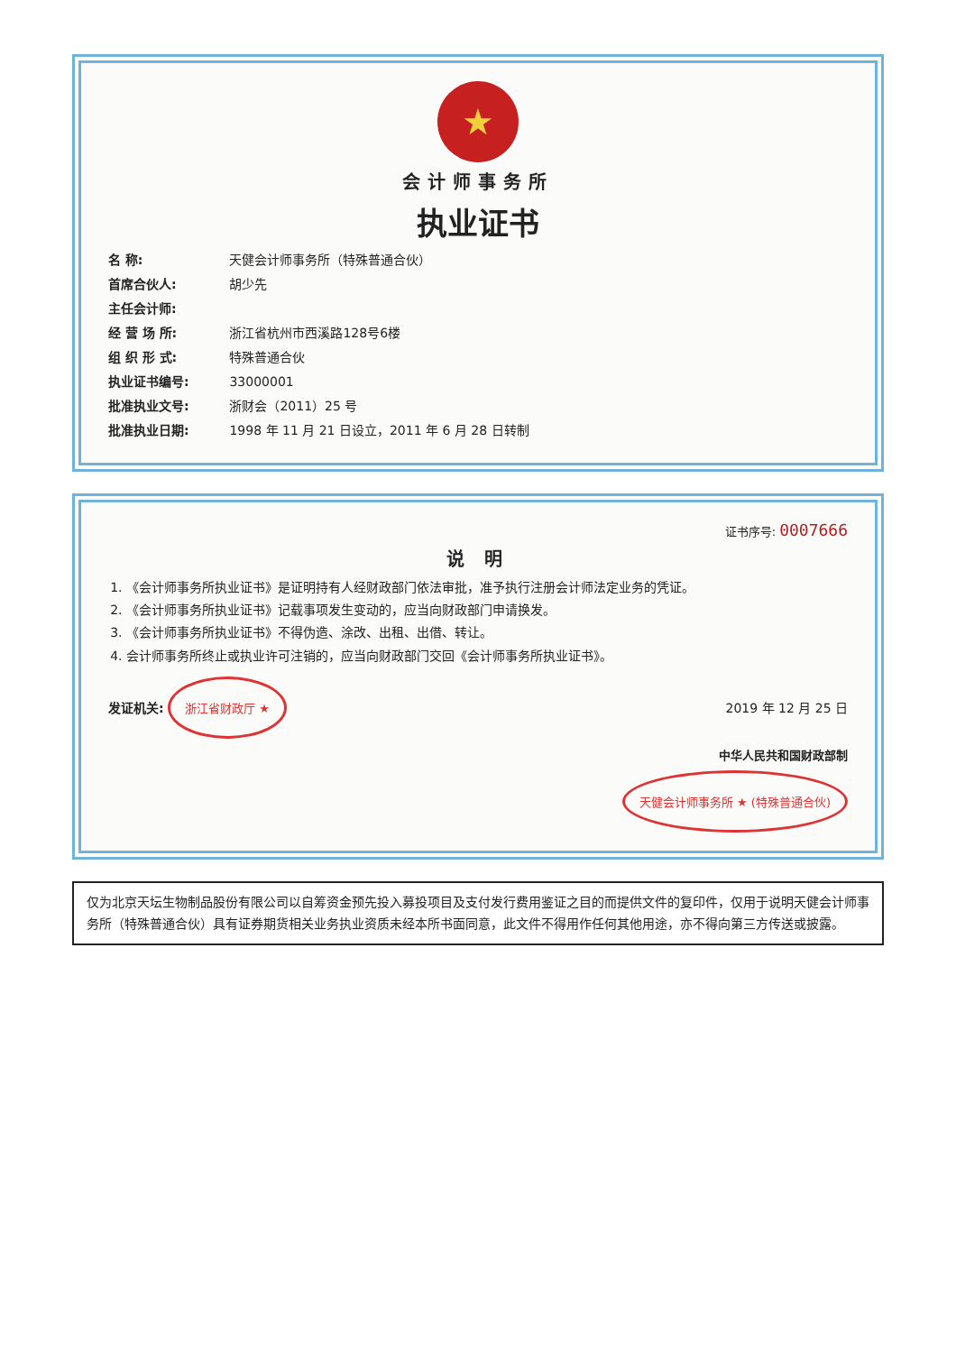★
会计师事务所
执业证书
名 称: 天健会计师事务所（特殊普通合伙）
首席合伙人: 胡少先
主任会计师:
经 营 场 所: 浙江省杭州市西溪路128号6楼
组 织 形 式: 特殊普通合伙
执业证书编号: 33000001
批准执业文号: 浙财会（2011）25 号
批准执业日期: 1998 年 11 月 21 日设立，2011 年 6 月 28 日转制
证书序号: 0007666
说 明
1. 《会计师事务所执业证书》是证明持有人经财政部门依法审批，准予执行注册会计师法定业务的凭证。
2. 《会计师事务所执业证书》记载事项发生变动的，应当向财政部门申请换发。
3. 《会计师事务所执业证书》不得伪造、涂改、出租、出借、转让。
4. 会计师事务所终止或执业许可注销的，应当向财政部门交回《会计师事务所执业证书》。
发证机关: 浙江省财政厅 ★
2019 年 12 月 25 日
中华人民共和国财政部制
天健会计师事务所 ★ (特殊普通合伙)
仅为北京天坛生物制品股份有限公司以自筹资金预先投入募投项目及支付发行费用鉴证之目的而提供文件的复印件，仅用于说明天健会计师事务所（特殊普通合伙）具有证券期货相关业务执业资质未经本所书面同意，此文件不得用作任何其他用途，亦不得向第三方传送或披露。